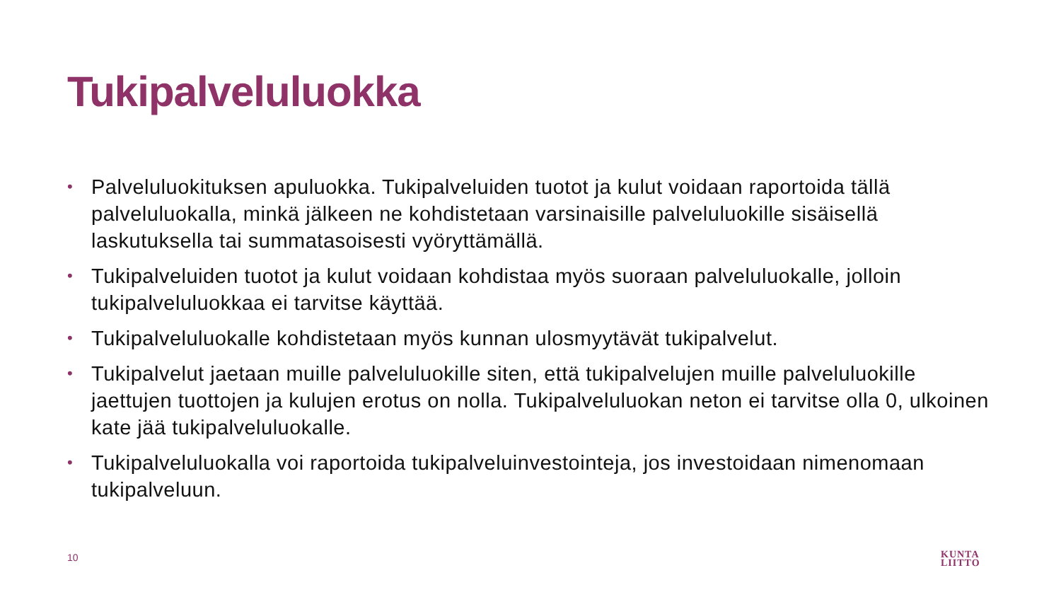Tukipalveluluokka
• Palveluluokituksen apuluokka. Tukipalveluiden tuotot ja kulut voidaan raportoida tällä palveluluokalla, minkä jälkeen ne kohdistetaan varsinaisille palveluluokille sisäisellä laskutuksella tai summatasoisesti vyöryttämällä.
• Tukipalveluiden tuotot ja kulut voidaan kohdistaa myös suoraan palveluluokalle, jolloin tukipalveluluokkaa ei tarvitse käyttää.
• Tukipalveluluokalle kohdistetaan myös kunnan ulosmyytävät tukipalvelut.
• Tukipalvelut jaetaan muille palveluluokille siten, että tukipalvelujen muille palveluluokille jaettujen tuottojen ja kulujen erotus on nolla. Tukipalveluluokan neton ei tarvitse olla 0, ulkoinen kate jää tukipalveluluokalle.
• Tukipalveluluokalla voi raportoida tukipalveluinvestointeja, jos investoidaan nimenomaan tukipalveluun.
10
KUNTA
LIITTO